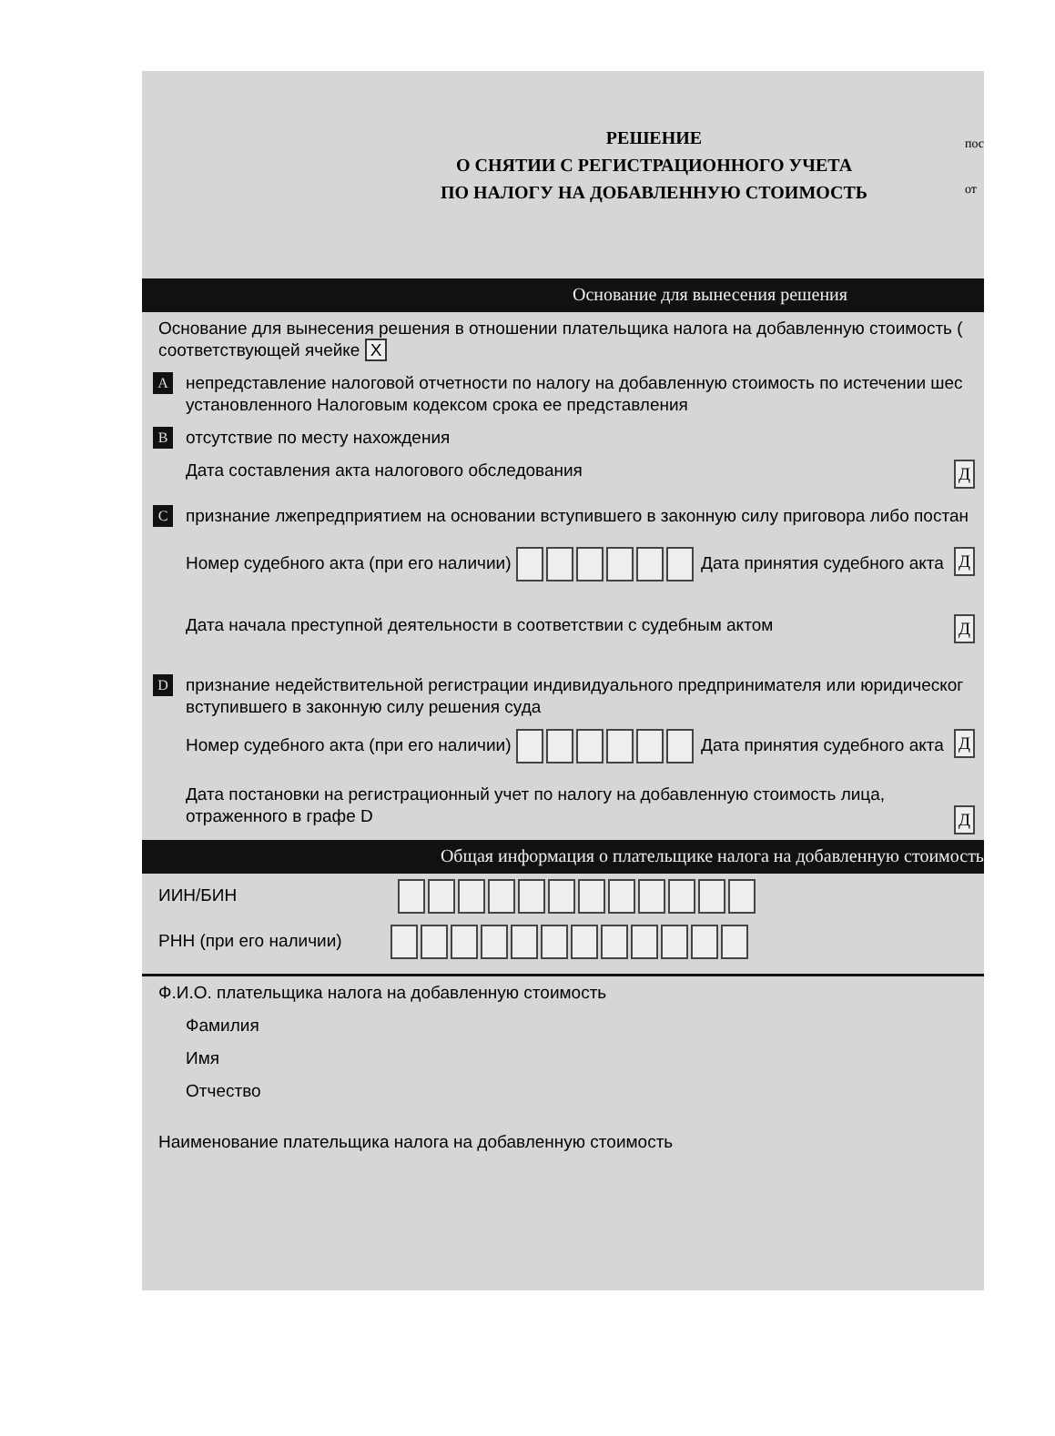пос
от
РЕШЕНИЕ
О СНЯТИИ С РЕГИСТРАЦИОННОГО УЧЕТА
ПО НАЛОГУ НА ДОБАВЛЕННУЮ СТОИМОСТЬ
Основание для вынесения решения
Основание для вынесения решения в отношении плательщика налога на добавленную стоимость (
соответствующей ячейке X
A непредставление налоговой отчетности по налогу на добавленную стоимость по истечении шес
установленного Налоговым кодексом срока ее представления
B отсутствие по месту нахождения
Дата составления акта налогового обследования Д
C признание лжепредприятием на основании вступившего в законную силу приговора либо постан
Номер судебного акта (при его наличии) Дата принятия судебного акта Д
Дата начала преступной деятельности в соответствии с судебным актом Д
D признание недействительной регистрации индивидуального предпринимателя или юридическог
вступившего в законную силу решения суда
Номер судебного акта (при его наличии) Дата принятия судебного акта Д
Дата постановки на регистрационный учет по налогу на добавленную стоимость лица,
отраженного в графе D Д
Общая информация о плательщике налога на добавленную стоимость
ИИН/БИН
РНН (при его наличии)
Ф.И.О. плательщика налога на добавленную стоимость
Фамилия
Имя
Отчество
Наименование плательщика налога на добавленную стоимость